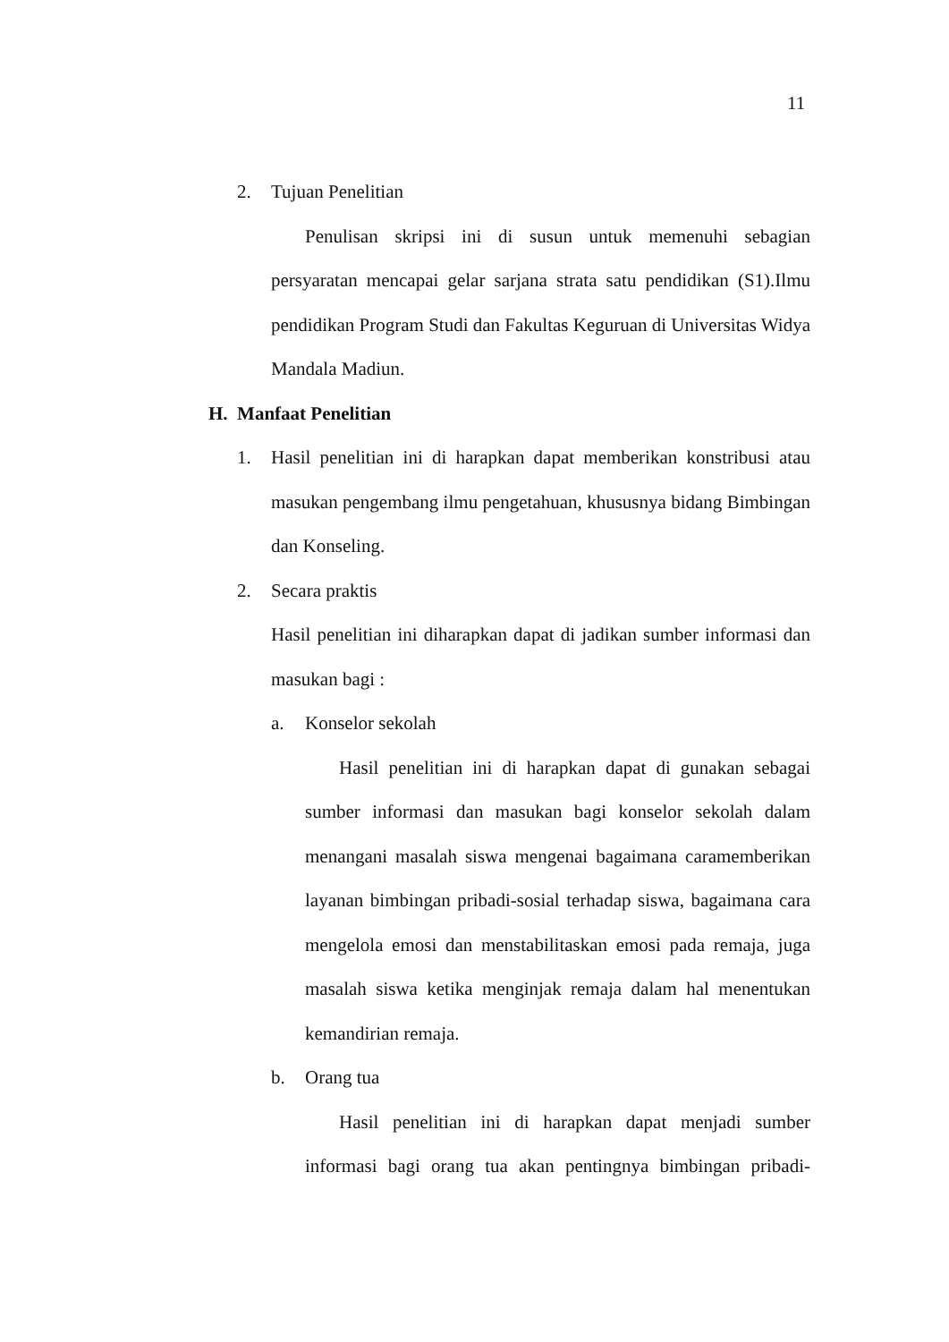11
2. Tujuan Penelitian
Penulisan skripsi ini di susun untuk memenuhi sebagian persyaratan mencapai gelar sarjana strata satu pendidikan (S1).Ilmu pendidikan Program Studi dan Fakultas Keguruan di Universitas Widya Mandala Madiun.
H. Manfaat Penelitian
1. Hasil penelitian ini di harapkan dapat memberikan konstribusi atau masukan pengembang ilmu pengetahuan, khususnya bidang Bimbingan dan Konseling.
2. Secara praktis
Hasil penelitian ini diharapkan dapat di jadikan sumber informasi dan masukan bagi :
a. Konselor sekolah
Hasil penelitian ini di harapkan dapat di gunakan sebagai sumber informasi dan masukan bagi konselor sekolah dalam menangani masalah siswa mengenai bagaimana caramemberikan layanan bimbingan pribadi-sosial terhadap siswa, bagaimana cara mengelola emosi dan menstabilitaskan emosi pada remaja, juga masalah siswa ketika menginjak remaja dalam hal menentukan kemandirian remaja.
b. Orang tua
Hasil penelitian ini di harapkan dapat menjadi sumber informasi bagi orang tua akan pentingnya bimbingan pribadi-